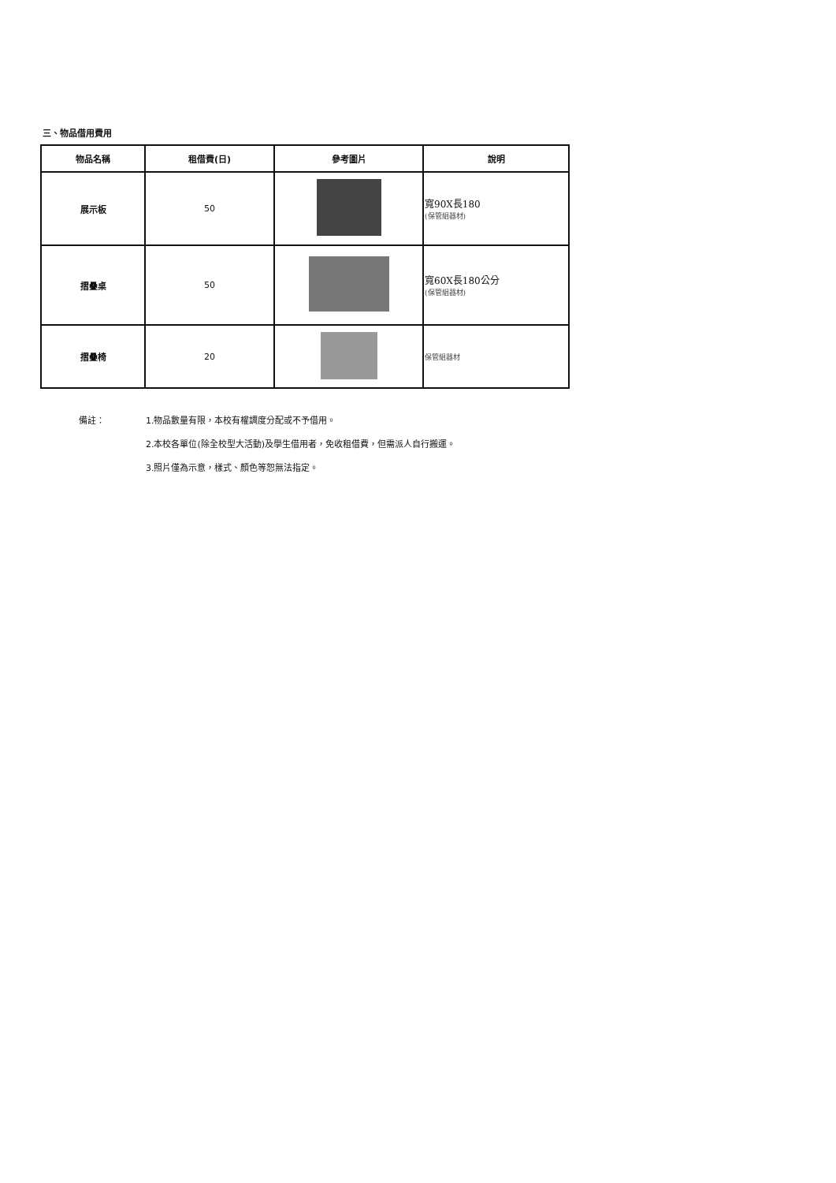三、物品借用費用
| 物品名稱 | 租借費(日) | 參考圖片 | 說明 |
| --- | --- | --- | --- |
| 展示板 | 50 | | 寬90X長180 (保管組器材) |
| 摺疊桌 | 50 | | 寬60X長180公分 (保管組器材) |
| 摺疊椅 | 20 | | 保管組器材 |
備註： 1.物品數量有限，本校有權調度分配或不予借用。
2.本校各單位(除全校型大活動)及學生借用者，免收租借費，但需派人自行搬運。
3.照片僅為示意，樣式、顏色等恕無法指定。